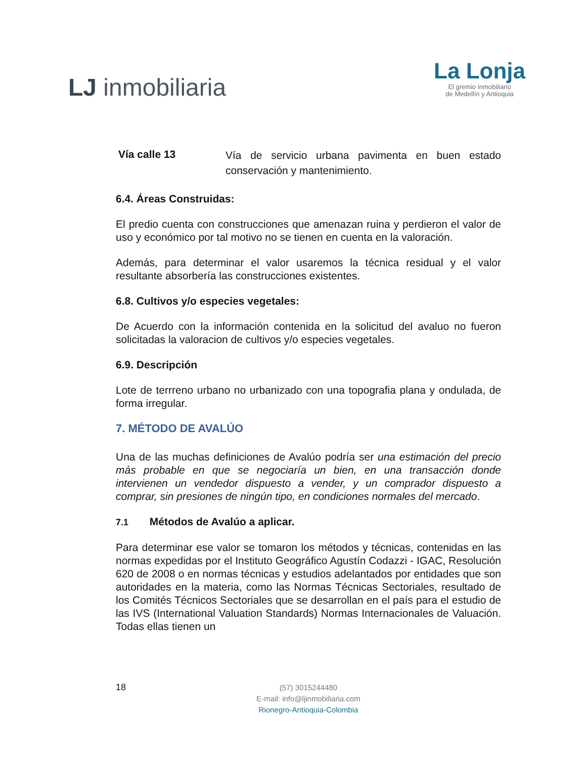LJ inmobiliaria
La Lonja
El gremio inmobiliario
de Medellín y Antioquia
Vía calle 13 Vía de servicio urbana pavimenta en buen estado conservación y mantenimiento.
6.4. Áreas Construidas:
El predio cuenta con construcciones que amenazan ruina y perdieron el valor de uso y económico por tal motivo no se tienen en cuenta en la valoración.
Además, para determinar el valor usaremos la técnica residual y el valor resultante absorbería las construcciones existentes.
6.8. Cultivos y/o especies vegetales:
De Acuerdo con la información contenida en la solicitud del avaluo no fueron solicitadas la valoracion de cultivos y/o especies vegetales.
6.9. Descripción
Lote de terrreno urbano no urbanizado con una topografia plana y ondulada, de forma irregular.
7. MÉTODO DE AVALÚO
Una de las muchas definiciones de Avalúo podría ser una estimación del precio más probable en que se negociaría un bien, en una transacción donde intervienen un vendedor dispuesto a vender, y un comprador dispuesto a comprar, sin presiones de ningún tipo, en condiciones normales del mercado.
7.1 Métodos de Avalúo a aplicar.
Para determinar ese valor se tomaron los métodos y técnicas, contenidas en las normas expedidas por el Instituto Geográfico Agustín Codazzi - IGAC, Resolución 620 de 2008 o en normas técnicas y estudios adelantados por entidades que son autoridades en la materia, como las Normas Técnicas Sectoriales, resultado de los Comités Técnicos Sectoriales que se desarrollan en el país para el estudio de las IVS (International Valuation Standards) Normas Internacionales de Valuación. Todas ellas tienen un
18
(57) 3015244480
E-mail: info@ljinmobiliaria.com
Rionegro-Antioquia-Colombia